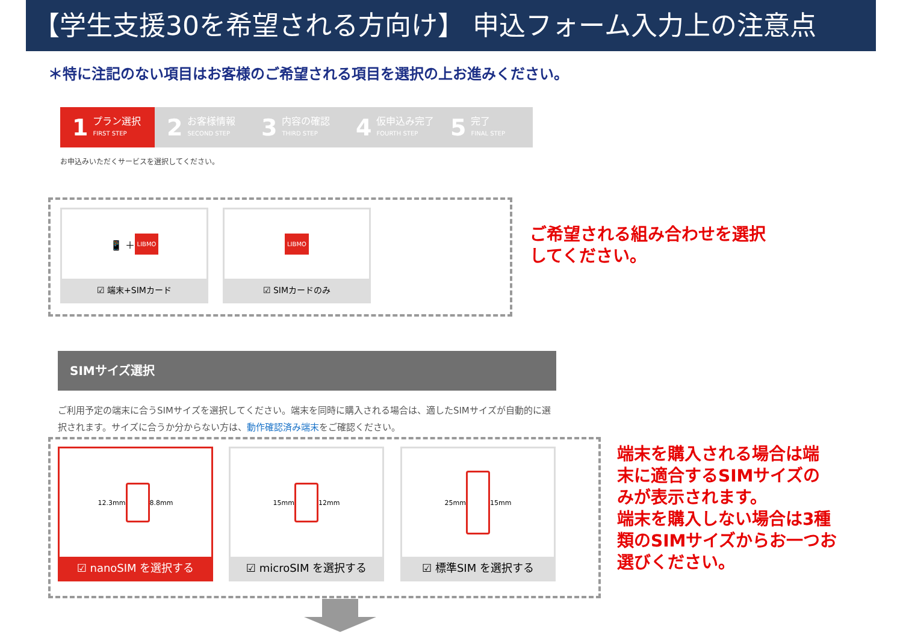【学生支援30を希望される方向け】 申込フォーム入力上の注意点
＊特に注記のない項目はお客様のご希望される項目を選択の上お進みください。
1
プラン選択
FIRST STEP
2
お客様情報
SECOND STEP
3
内容の確認
THIRD STEP
4
仮申込み完了
FOURTH STEP
5
完了
FINAL STEP
お申込みいただくサービスを選択してください。
📱 ＋ LIBMO
☑ 端末+SIMカード
LIBMO
☑ SIMカードのみ
ご希望される組み合わせを選択
してください。
SIMサイズ選択
ご利用予定の端末に合うSIMサイズを選択してください。端末を同時に購入される場合は、適したSIMサイズが自動的に選択されます。サイズに合うか分からない方は、動作確認済み端末をご確認ください。
12.3mm
8.8mm
☑ nanoSIM を選択する
15mm
12mm
☑ microSIM を選択する
25mm
15mm
☑ 標準SIM を選択する
端末を購入される場合は端
末に適合するSIMサイズの
みが表示されます。
端末を購入しない場合は3種
類のSIMサイズからお一つお
選びください。